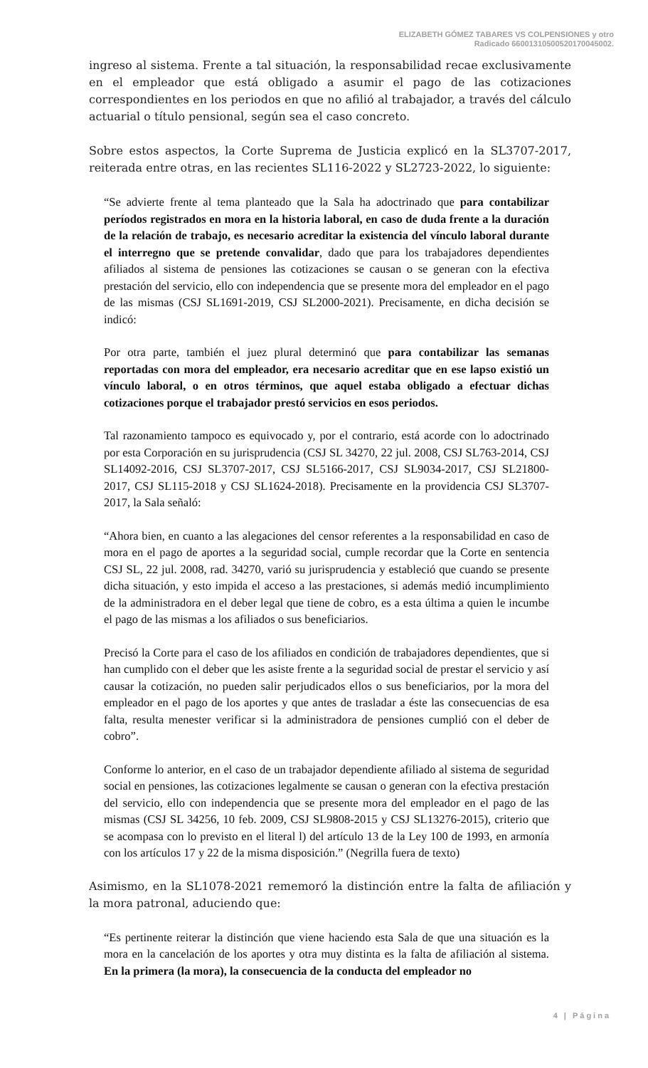ELIZABETH GÓMEZ TABARES VS COLPENSIONES y otro
Radicado 66001310500520170045002.
ingreso al sistema. Frente a tal situación, la responsabilidad recae exclusivamente en el empleador que está obligado a asumir el pago de las cotizaciones correspondientes en los periodos en que no afilió al trabajador, a través del cálculo actuarial o título pensional, según sea el caso concreto.
Sobre estos aspectos, la Corte Suprema de Justicia explicó en la SL3707-2017, reiterada entre otras, en las recientes SL116-2022 y SL2723-2022, lo siguiente:
“Se advierte frente al tema planteado que la Sala ha adoctrinado que para contabilizar períodos registrados en mora en la historia laboral, en caso de duda frente a la duración de la relación de trabajo, es necesario acreditar la existencia del vínculo laboral durante el interregno que se pretende convalidar, dado que para los trabajadores dependientes afiliados al sistema de pensiones las cotizaciones se causan o se generan con la efectiva prestación del servicio, ello con independencia que se presente mora del empleador en el pago de las mismas (CSJ SL1691-2019, CSJ SL2000-2021). Precisamente, en dicha decisión se indicó:
Por otra parte, también el juez plural determinó que para contabilizar las semanas reportadas con mora del empleador, era necesario acreditar que en ese lapso existió un vínculo laboral, o en otros términos, que aquel estaba obligado a efectuar dichas cotizaciones porque el trabajador prestó servicios en esos periodos.
Tal razonamiento tampoco es equivocado y, por el contrario, está acorde con lo adoctrinado por esta Corporación en su jurisprudencia (CSJ SL 34270, 22 jul. 2008, CSJ SL763-2014, CSJ SL14092-2016, CSJ SL3707-2017, CSJ SL5166-2017, CSJ SL9034-2017, CSJ SL21800-2017, CSJ SL115-2018 y CSJ SL1624-2018). Precisamente en la providencia CSJ SL3707-2017, la Sala señaló:
“Ahora bien, en cuanto a las alegaciones del censor referentes a la responsabilidad en caso de mora en el pago de aportes a la seguridad social, cumple recordar que la Corte en sentencia CSJ SL, 22 jul. 2008, rad. 34270, varió su jurisprudencia y estableció que cuando se presente dicha situación, y esto impida el acceso a las prestaciones, si además medió incumplimiento de la administradora en el deber legal que tiene de cobro, es a esta última a quien le incumbe el pago de las mismas a los afiliados o sus beneficiarios.
Precisó la Corte para el caso de los afiliados en condición de trabajadores dependientes, que si han cumplido con el deber que les asiste frente a la seguridad social de prestar el servicio y así causar la cotización, no pueden salir perjudicados ellos o sus beneficiarios, por la mora del empleador en el pago de los aportes y que antes de trasladar a éste las consecuencias de esa falta, resulta menester verificar si la administradora de pensiones cumplió con el deber de cobro”.
Conforme lo anterior, en el caso de un trabajador dependiente afiliado al sistema de seguridad social en pensiones, las cotizaciones legalmente se causan o generan con la efectiva prestación del servicio, ello con independencia que se presente mora del empleador en el pago de las mismas (CSJ SL 34256, 10 feb. 2009, CSJ SL9808-2015 y CSJ SL13276-2015), criterio que se acompasa con lo previsto en el literal l) del artículo 13 de la Ley 100 de 1993, en armonía con los artículos 17 y 22 de la misma disposición.” (Negrilla fuera de texto)
Asimismo, en la SL1078-2021 rememoró la distinción entre la falta de afiliación y la mora patronal, aduciendo que:
“Es pertinente reiterar la distinción que viene haciendo esta Sala de que una situación es la mora en la cancelación de los aportes y otra muy distinta es la falta de afiliación al sistema. En la primera (la mora), la consecuencia de la conducta del empleador no
4 | Página